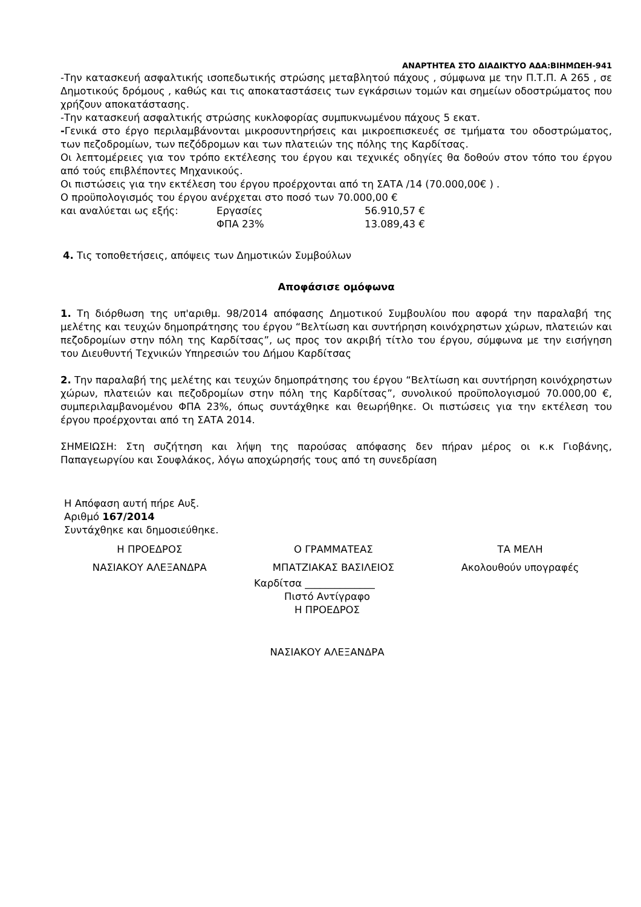ΑΝΑΡΤΗΤΕΑ ΣΤΟ ΔΙΑΔΙΚΤΥΟ ΑΔΑ:ΒΙΗΜΩΕΗ-941
-Την κατασκευή ασφαλτικής ισοπεδωτικής στρώσης μεταβλητού πάχους , σύμφωνα με την Π.Τ.Π. Α 265 , σε Δημοτικούς δρόμους , καθώς και τις αποκαταστάσεις των εγκάρσιων τομών και σημείων οδοστρώματος που χρήζουν αποκατάστασης.
-Την κατασκευή ασφαλτικής στρώσης κυκλοφορίας συμπυκνωμένου πάχους 5 εκατ.
-Γενικά στο έργο περιλαμβάνονται μικροσυντηρήσεις και μικροεπισκευές σε τμήματα του οδοστρώματος, των πεζοδρομίων, των πεζόδρομων και των πλατειών της πόλης της Καρδίτσας.
Οι λεπτομέρειες για τον τρόπο εκτέλεσης του έργου και τεχνικές οδηγίες θα δοθούν στον τόπο του έργου από τούς επιβλέποντες Μηχανικούς.
Οι πιστώσεις για την εκτέλεση του έργου προέρχονται από τη ΣΑΤΑ /14 (70.000,00€ ) .
Ο προϋπολογισμός του έργου ανέρχεται στο ποσό των 70.000,00 €
| και αναλύεται ως εξής: | Εργασίες | 56.910,57 € |
| | ΦΠΑ 23% | 13.089,43 € |
4. Τις τοποθετήσεις, απόψεις των Δημοτικών Συμβούλων
Αποφάσισε ομόφωνα
1. Τη διόρθωση της υπ'αριθμ. 98/2014 απόφασης Δημοτικού Συμβουλίου που αφορά την παραλαβή της μελέτης και τευχών δημοπράτησης του έργου “Βελτίωση και συντήρηση κοινόχρηστων χώρων, πλατειών και πεζοδρομίων στην πόλη της Καρδίτσας”, ως προς τον ακριβή τίτλο του έργου, σύμφωνα με την εισήγηση του Διευθυντή Τεχνικών Υπηρεσιών του Δήμου Καρδίτσας
2. Την παραλαβή της μελέτης και τευχών δημοπράτησης του έργου “Βελτίωση και συντήρηση κοινόχρηστων χώρων, πλατειών και πεζοδρομίων στην πόλη της Καρδίτσας”, συνολικού προϋπολογισμού 70.000,00 €, συμπεριλαμβανομένου ΦΠΑ 23%, όπως συντάχθηκε και θεωρήθηκε. Οι πιστώσεις για την εκτέλεση του έργου προέρχονται από τη ΣΑΤΑ 2014.
ΣΗΜΕΙΩΣΗ: Στη συζήτηση και λήψη της παρούσας απόφασης δεν πήραν μέρος οι κ.κ Γιοβάνης, Παπαγεωργίου και Σουφλάκος, λόγω αποχώρησής τους από τη συνεδρίαση
Η Απόφαση αυτή πήρε Αυξ.
Αριθμό 167/2014
Συντάχθηκε και δημοσιεύθηκε.
| Η ΠΡΟΕΔΡΟΣ | Ο ΓΡΑΜΜΑΤΕΑΣ | ΤΑ ΜΕΛΗ |
| ΝΑΣΙΑΚΟΥ ΑΛΕΞΑΝΔΡΑ | ΜΠΑΤΖΙΑΚΑΣ ΒΑΣΙΛΕΙΟΣ | Ακολουθούν υπογραφές |
Καρδίτσα ______________
Πιστό Αντίγραφο
Η ΠΡΟΕΔΡΟΣ
ΝΑΣΙΑΚΟΥ ΑΛΕΞΑΝΔΡΑ